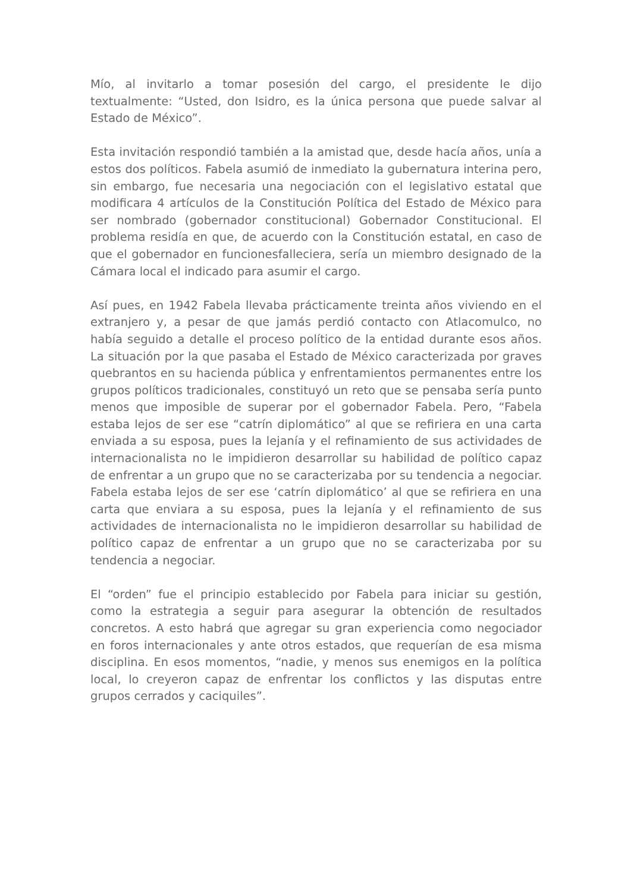Mío, al invitarlo a tomar posesión del cargo, el presidente le dijo textualmente: “Usted, don Isidro, es la única persona que puede salvar al Estado de México”.
Esta invitación respondió también a la amistad que, desde hacía años, unía a estos dos políticos. Fabela asumió de inmediato la gubernatura interina pero, sin embargo, fue necesaria una negociación con el legislativo estatal que modificara 4 artículos de la Constitución Política del Estado de México para ser nombrado (gobernador constitucional) Gobernador Constitucional. El problema residía en que, de acuerdo con la Constitución estatal, en caso de que el gobernador en funcionesfalleciera, sería un miembro designado de la Cámara local el indicado para asumir el cargo.
Así pues, en 1942 Fabela llevaba prácticamente treinta años viviendo en el extranjero y, a pesar de que jamás perdió contacto con Atlacomulco, no había seguido a detalle el proceso político de la entidad durante esos años. La situación por la que pasaba el Estado de México caracterizada por graves quebrantos en su hacienda pública y enfrentamientos permanentes entre los grupos políticos tradicionales, constituyó un reto que se pensaba sería punto menos que imposible de superar por el gobernador Fabela. Pero, “Fabela estaba lejos de ser ese “catrín diplomático” al que se refiriera en una carta enviada a su esposa, pues la lejanía y el refinamiento de sus actividades de internacionalista no le impidieron desarrollar su habilidad de político capaz de enfrentar a un grupo que no se caracterizaba por su tendencia a negociar. Fabela estaba lejos de ser ese ‘catrín diplomático’ al que se refiriera en una carta que enviara a su esposa, pues la lejanía y el refinamiento de sus actividades de internacionalista no le impidieron desarrollar su habilidad de político capaz de enfrentar a un grupo que no se caracterizaba por su tendencia a negociar.
El “orden” fue el principio establecido por Fabela para iniciar su gestión, como la estrategia a seguir para asegurar la obtención de resultados concretos. A esto habrá que agregar su gran experiencia como negociador en foros internacionales y ante otros estados, que requerían de esa misma disciplina. En esos momentos, “nadie, y menos sus enemigos en la política local, lo creyeron capaz de enfrentar los conflictos y las disputas entre grupos cerrados y caciquiles”.